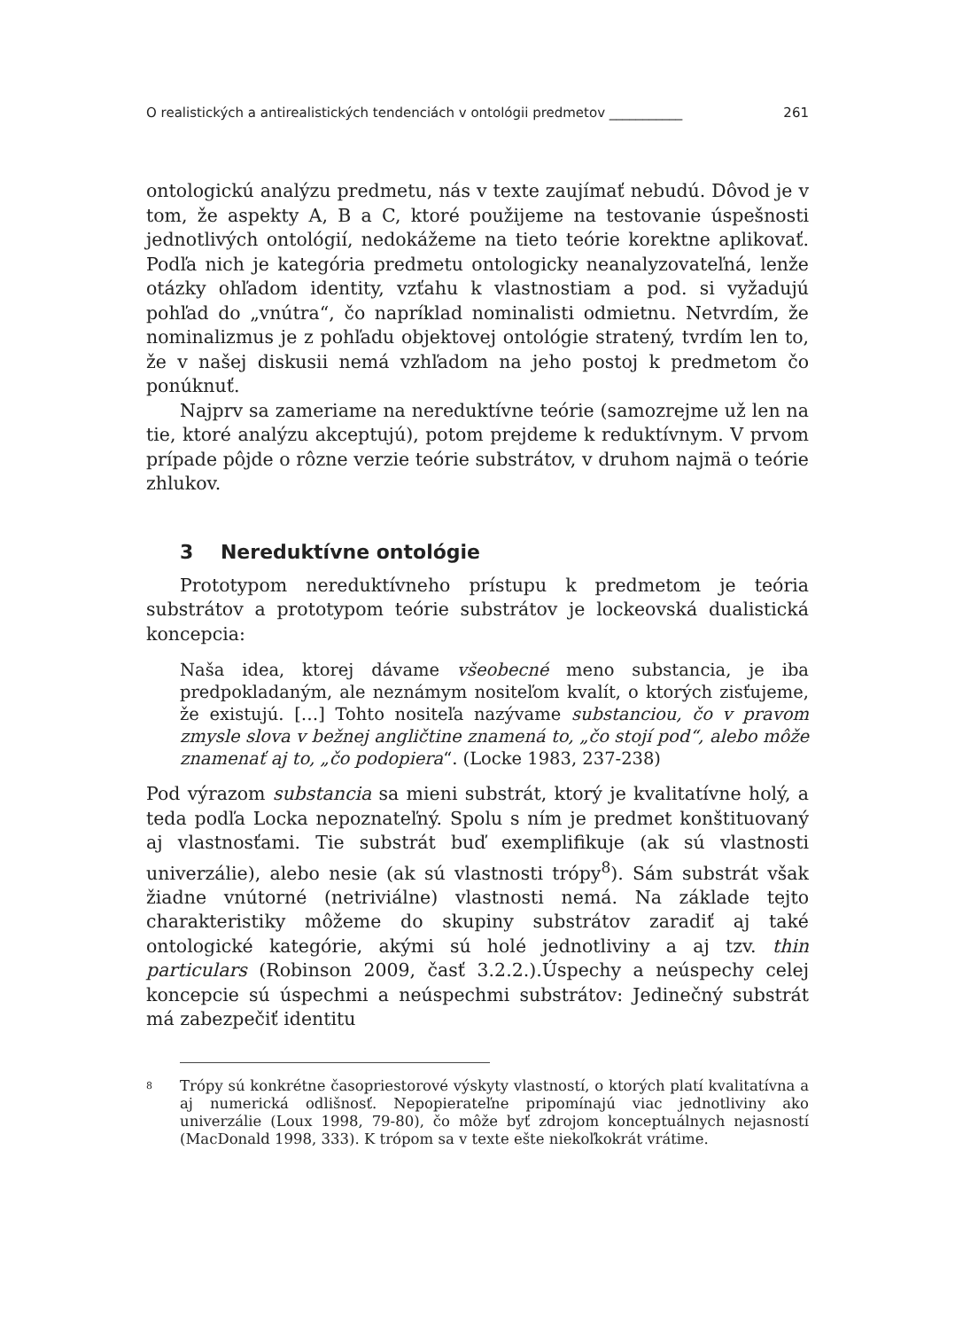O realistických a antirealistických tendenciách v ontológii predmetov ___________ 261
ontologickú analýzu predmetu, nás v texte zaujímať nebudú. Dôvod je v tom, že aspekty A, B a C, ktoré použijeme na testovanie úspešnosti jednotlivých ontológií, nedokážeme na tieto teórie korektne aplikovať. Podľa nich je kategória predmetu ontologicky neanalyzovateľná, lenže otázky ohľadom identity, vzťahu k vlastnostiam a pod. si vyžadujú pohľad do „vnútra“, čo napríklad nominalisti odmietnu. Netvrdím, že nominalizmus je z pohľadu objektovej ontológie stratený, tvrdím len to, že v našej diskusii nemá vzhľadom na jeho postoj k predmetom čo ponúknuť.
Najprv sa zameriame na nereduktívne teórie (samozrejme už len na tie, ktoré analýzu akceptujú), potom prejdeme k reduktívnym. V prvom prípade pôjde o rôzne verzie teórie substrátov, v druhom najmä o teórie zhlukov.
3 Nereduktívne ontológie
Prototypom nereduktívneho prístupu k predmetom je teória substrátov a prototypom teórie substrátov je lockeovská dualistická koncepcia:
Naša idea, ktorej dávame všeobecné meno substancia, je iba predpokladaným, ale neznámym nositeľom kvalít, o ktorých zisťujeme, že existujú. […] Tohto nositeľa nazývame substanciou, čo v pravom zmysle slova v bežnej angličtine znamená to, „čo stojí pod“, alebo môže znamenať aj to, „čo podopiera“. (Locke 1983, 237-238)
Pod výrazom substancia sa mieni substrát, ktorý je kvalitatívne holý, a teda podľa Locka nepoznateľný. Spolu s ním je predmet konštituovaný aj vlastnosťami. Tie substrát buď exemplifikuje (ak sú vlastnosti univerzálie), alebo nesie (ak sú vlastnosti trópy<sup>8</sup>). Sám substrát však žiadne vnútorné (netriviálne) vlastnosti nemá. Na základe tejto charakteristiky môžeme do skupiny substrátov zaradiť aj také ontologické kategórie, akými sú holé jednotliviny a aj tzv. thin particulars (Robinson 2009, časť 3.2.2.).Úspechy a neúspechy celej koncepcie sú úspechmi a neúspechmi substrátov: Jedinečný substrát má zabezpečiť identitu
<sup>8</sup> Trópy sú konkrétne časopriestorové výskyty vlastností, o ktorých platí kvalitatívna a aj numerická odlišnosť. Nepopierateľne pripomínajú viac jednotliviny ako univerzálie (Loux 1998, 79-80), čo môže byť zdrojom konceptuálnych nejasností (MacDonald 1998, 333). K trópom sa v texte ešte niekoľkokrát vrátime.